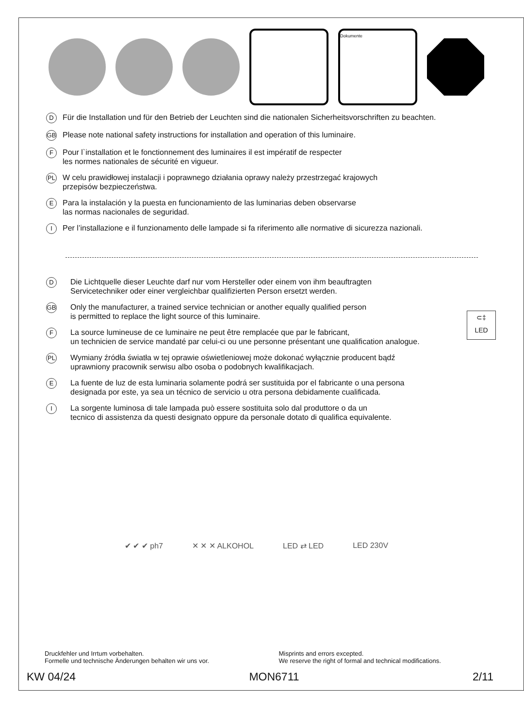Dokumente
D Für die Installation und für den Betrieb der Leuchten sind die nationalen Sicherheitsvorschriften zu beachten.
GB Please note national safety instructions for installation and operation of this luminaire.
F Pour l`installation et le fonctionnement des luminaires il est impératif de respecter
les normes nationales de sécurité en vigueur.
PL W celu prawidłowej instalacji i poprawnego działania oprawy należy przestrzegać krajowych
przepisów bezpieczeństwa.
E Para la instalación y la puesta en funcionamiento de las luminarias deben observarse
las normas nacionales de seguridad.
I Per l’installazione e il funzionamento delle lampade si fa riferimento alle normative di sicurezza nazionali.
D Die Lichtquelle dieser Leuchte darf nur vom Hersteller oder einem von ihm beauftragten
Servicetechniker oder einer vergleichbar qualifizierten Person ersetzt werden.
GB Only the manufacturer, a trained service technician or another equally qualified person
is permitted to replace the light source of this luminaire.
F La source lumineuse de ce luminaire ne peut être remplacée que par le fabricant,
un technicien de service mandaté par celui-ci ou une personne présentant une qualification analogue.
PL Wymiany źródła światła w tej oprawie oświetleniowej może dokonać wyłącznie producent bądź
uprawniony pracownik serwisu albo osoba o podobnych kwalifikacjach.
E La fuente de luz de esta luminaria solamente podrá ser sustituida por el fabricante o una persona
designada por este, ya sea un técnico de servicio u otra persona debidamente cualificada.
I La sorgente luminosa di tale lampada può essere sostituita solo dal produttore o da un
tecnico di assistenza da questi designato oppure da personale dotato di qualifica equivalente.
⊂‡
LED
✔ ✔ ✔ ph7 ✕ ✕ ✕ ALKOHOL LED ⇄ LED LED 230V
Druckfehler und Irrtum vorbehalten.
Formelle und technische Änderungen behalten wir uns vor.
Misprints and errors excepted.
We reserve the right of formal and technical modifications.
KW 04/24 MON6711 2/11